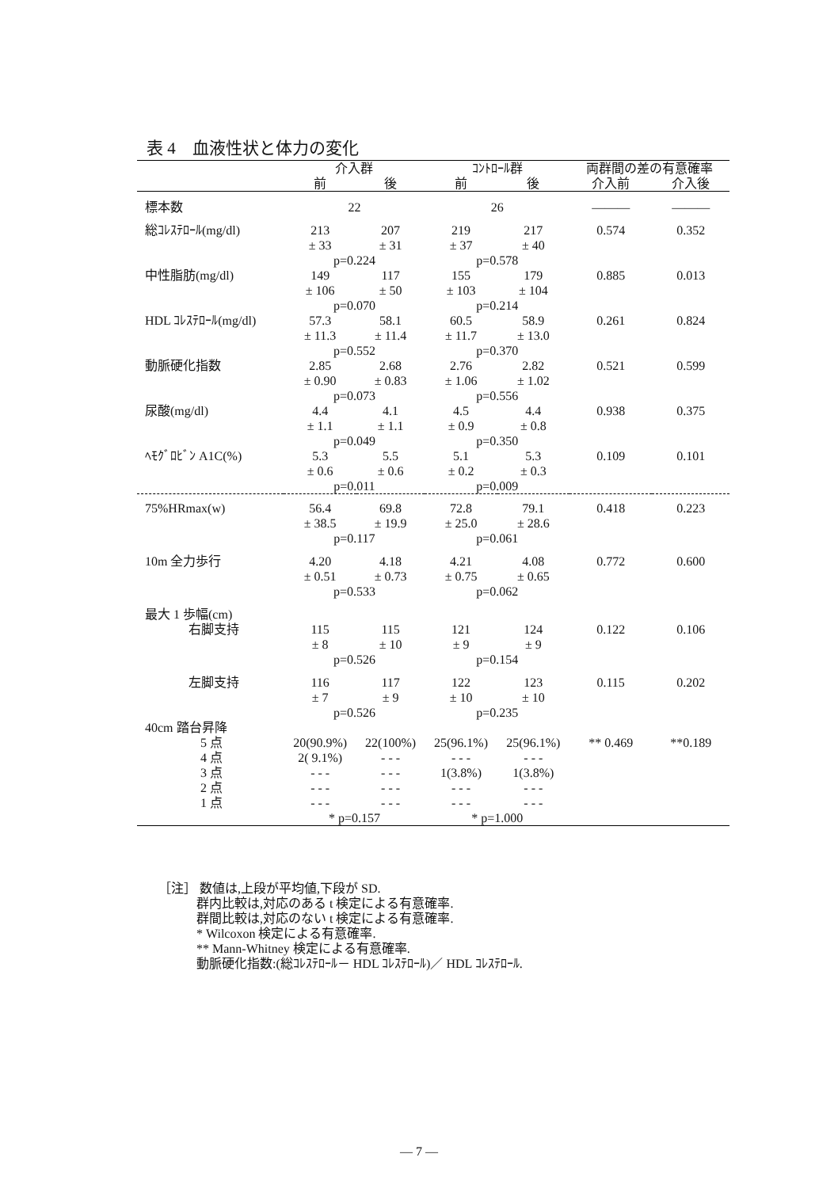表 4　血液性状と体力の変化
| | 介入群 | | ｺﾝﾄﾛｰﾙ群 | | 両群間の差の有意確率 | |
| --- | --- | --- | --- | --- | --- | --- |
| | 前 | 後 | 前 | 後 | 介入前 | 介入後 |
| 標本数 | 22 | | 26 | | ――― | ――― |
| 総ｺﾚｽﾃﾛｰﾙ(mg/dl) | 213 ± 33 | 207 ± 31 | 219 ± 37 | 217 ± 40 | 0.574 | 0.352 |
| | p=0.224 | | p=0.578 | | | |
| 中性脂肪(mg/dl) | 149 ± 106 | 117 ± 50 | 155 ± 103 | 179 ± 104 | 0.885 | 0.013 |
| | p=0.070 | | p=0.214 | | | |
| HDL ｺﾚｽﾃﾛｰﾙ(mg/dl) | 57.3 ± 11.3 | 58.1 ± 11.4 | 60.5 ± 11.7 | 58.9 ± 13.0 | 0.261 | 0.824 |
| | p=0.552 | | p=0.370 | | | |
| 動脈硬化指数 | 2.85 ± 0.90 | 2.68 ± 0.83 | 2.76 ± 1.06 | 2.82 ± 1.02 | 0.521 | 0.599 |
| | p=0.073 | | p=0.556 | | | |
| 尿酸(mg/dl) | 4.4 ± 1.1 | 4.1 ± 1.1 | 4.5 ± 0.9 | 4.4 ± 0.8 | 0.938 | 0.375 |
| | p=0.049 | | p=0.350 | | | |
| ﾍﾓｸﾞﾛﾋﾞﾝ A1C(%) | 5.3 ± 0.6 | 5.5 ± 0.6 | 5.1 ± 0.2 | 5.3 ± 0.3 | 0.109 | 0.101 |
| | p=0.011 | | p=0.009 | | | |
| 75%HRmax(w) | 56.4 ± 38.5 | 69.8 ± 19.9 | 72.8 ± 25.0 | 79.1 ± 28.6 | 0.418 | 0.223 |
| | p=0.117 | | p=0.061 | | | |
| 10m 全力歩行 | 4.20 ± 0.51 | 4.18 ± 0.73 | 4.21 ± 0.75 | 4.08 ± 0.65 | 0.772 | 0.600 |
| | p=0.533 | | p=0.062 | | | |
| 最大 1 歩幅(cm) | | | | | | |
| 右脚支持 | 115 ± 8 | 115 ± 10 | 121 ± 9 | 124 ± 9 | 0.122 | 0.106 |
| | p=0.526 | | p=0.154 | | | |
| 左脚支持 | 116 ± 7 | 117 ± 9 | 122 ± 10 | 123 ± 10 | 0.115 | 0.202 |
| | p=0.526 | | p=0.235 | | | |
| 40cm 踏台昇降 | | | | | | |
| 5 点 | 20(90.9%) | 22(100%) | 25(96.1%) | 25(96.1%) | ** 0.469 | **0.189 |
| 4 点 | 2( 9.1%) | - - - | - - - | - - - | | |
| 3 点 | - - - | - - - | 1(3.8%) | 1(3.8%) | | |
| 2 点 | - - - | - - - | - - - | - - - | | |
| 1 点 | - - - | - - - | - - - | - - - | | |
| | * p=0.157 | | * p=1.000 | | | |
［注］ 数値は,上段が平均値,下段が SD.
群内比較は,対応のある t 検定による有意確率.
群間比較は,対応のない t 検定による有意確率.
* Wilcoxon 検定による有意確率.
** Mann-Whitney 検定による有意確率.
動脈硬化指数:(総ｺﾚｽﾃﾛｰﾙ－ HDL ｺﾚｽﾃﾛｰﾙ)／ HDL ｺﾚｽﾃﾛｰﾙ.
— 7 —